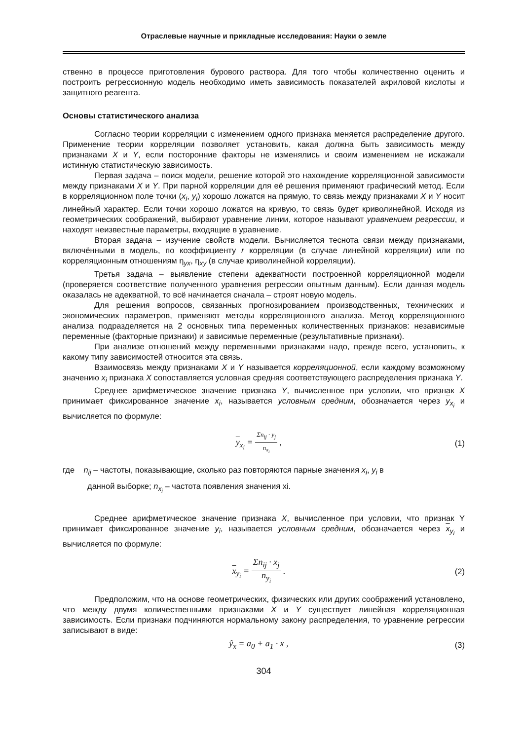Отраслевые научные и прикладные исследования: Науки о земле
ственно в процессе приготовления бурового раствора. Для того чтобы количественно оценить и построить регрессионную модель необходимо иметь зависимость показателей акриловой кислоты и защитного реагента.
Основы статистического анализа
Согласно теории корреляции с изменением одного признака меняется распределение другого. Применение теории корреляции позволяет установить, какая должна быть зависимость между признаками X и Y, если посторонние факторы не изменялись и своим изменением не искажали истинную статистическую зависимость.
Первая задача – поиск модели, решение которой это нахождение корреляционной зависимости между признаками X и Y. При парной корреляции для её решения применяют графический метод. Если в корреляционном поле точки (x<sub>i</sub>, y<sub>i</sub>) хорошо ложатся на прямую, то связь между признаками X и Y носит линейный характер. Если точки хорошо ложатся на кривую, то связь будет криволинейной. Исходя из геометрических соображений, выбирают уравнение линии, которое называют уравнением регрессии, и находят неизвестные параметры, входящие в уравнение.
Вторая задача – изучение свойств модели. Вычисляется теснота связи между признаками, включёнными в модель, по коэффициенту r корреляции (в случае линейной корреляции) или по корреляционным отношениям η<sub>yx</sub>, η<sub>xy</sub> (в случае криволинейной корреляции).
Третья задача – выявление степени адекватности построенной корреляционной модели (проверяется соответствие полученного уравнения регрессии опытным данным). Если данная модель оказалась не адекватной, то всё начинается сначала – строят новую модель.
Для решения вопросов, связанных прогнозированием производственных, технических и экономических параметров, применяют методы корреляционного анализа. Метод корреляционного анализа подразделяется на 2 основных типа переменных количественных признаков: независимые переменные (факторные признаки) и зависимые переменные (результативные признаки).
При анализе отношений между переменными признаками надо, прежде всего, установить, к какому типу зависимостей относится эта связь.
Взаимосвязь между признаками X и Y называется корреляционной, если каждому возможному значению x<sub>i</sub> признака X сопоставляется условная средняя соответствующего распределения признака Y.
Среднее арифметическое значение признака Y, вычисленное при условии, что признак X принимает фиксированное значение x<sub>i</sub>, называется условным средним, обозначается через y<sub>x<sub>i</sub></sub> и вычисляется по формуле:
y<sub>x<sub>i</sub></sub> = Σn<sub>ij</sub> · y<sub>j</sub> n<sub>x<sub>i</sub></sub> , (1)
где n<sub>ij</sub> – частоты, показывающие, сколько раз повторяются парные значения x<sub>i</sub>, y<sub>i</sub> в
данной выборке; n<sub>x<sub>i</sub></sub> – частота появления значения xi.
Среднее арифметическое значение признака X, вычисленное при условии, что признак Y принимает фиксированное значение y<sub>i</sub>, называется условным средним, обозначается через x<sub>y<sub>i</sub></sub> и вычисляется по формуле:
x<sub>y<sub>i</sub></sub> = Σn<sub>ij</sub> · x<sub>j</sub> n<sub>y<sub>i</sub></sub> . (2)
Предположим, что на основе геометрических, физических или других соображений установлено, что между двумя количественными признаками X и Y существует линейная корреляционная зависимость. Если признаки подчиняются нормальному закону распределения, то уравнение регрессии записывают в виде:
ŷ<sub>x</sub> = a<sub>0</sub> + a<sub>1</sub> · x , (3)
304